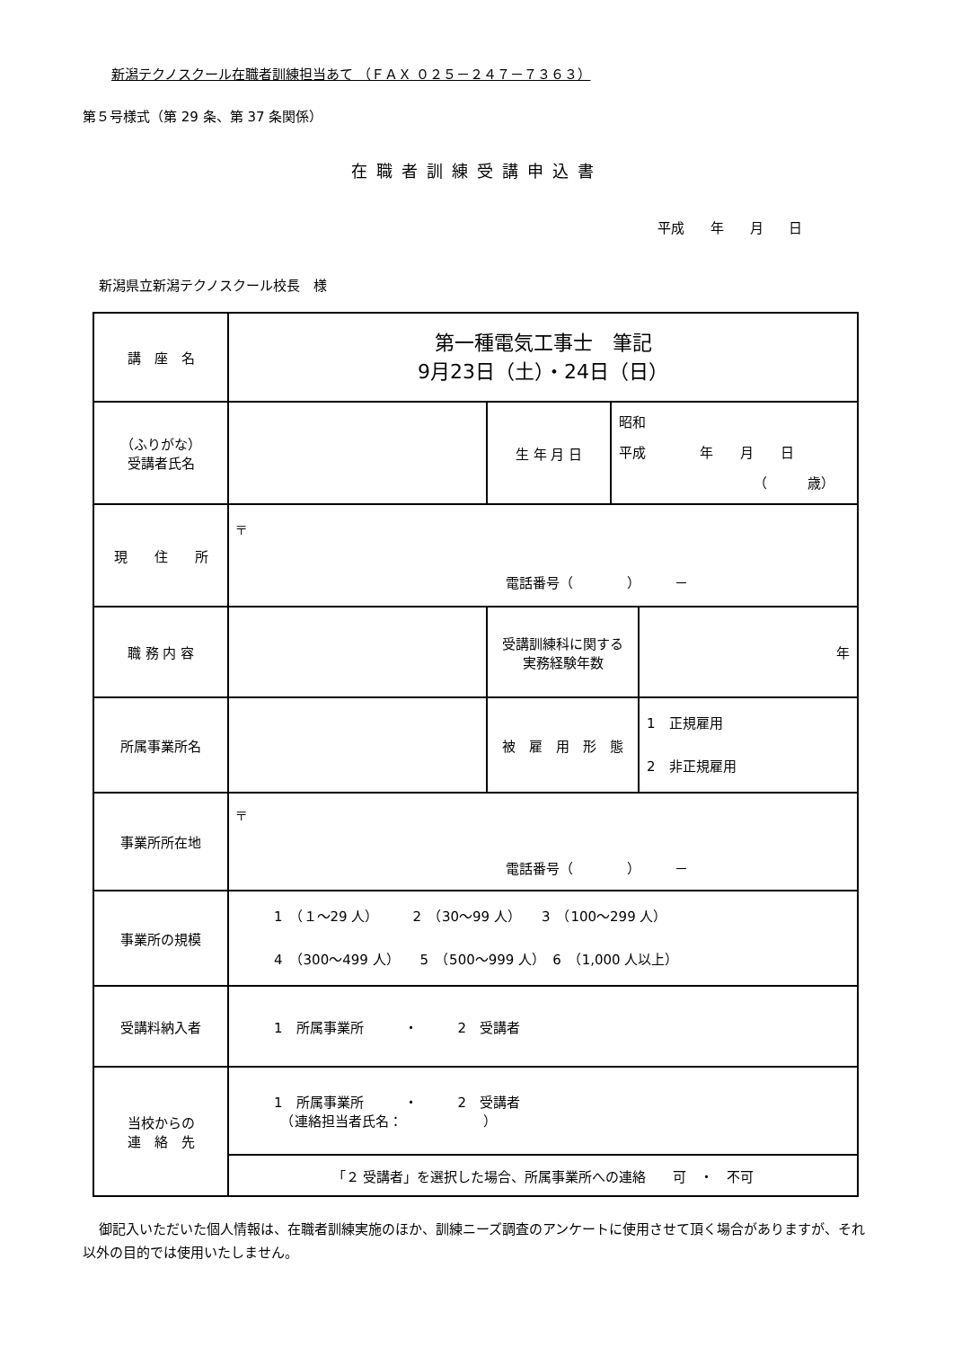新潟テクノスクール在職者訓練担当あて （ＦＡＸ ０２５－２４７－７３６３）
第５号様式（第 29 条、第 37 条関係）
在職者訓練受講申込書
平成 年 月 日
新潟県立新潟テクノスクール校長　様
| 講 座 名 | 第一種電気工事士 筆記 9月23日（土）・24日（日） | | | |
| （ふりがな） 受講者氏名 | | 生 年 月 日 | 昭和 平成 年 月 日 （ 歳） | |
| 現 住 所 | 〒 電話番号（ ） － | | | |
| 職 務 内 容 | | 受講訓練科に関する 実務経験年数 | | 年 |
| 所属事業所名 | | 被 雇 用 形 態 | | 1 正規雇用 2 非正規雇用 |
| 事業所所在地 | 〒 電話番号（ ） － | | | |
| 事業所の規模 | 1 （１～29 人） 2 （30～99 人） 3 （100～299 人） 4 （300～499 人） 5 （500～999 人） 6 （1,000 人以上） | | | |
| 受講料納入者 | 1 所属事業所 ・ 2 受講者 | | | |
| 当校からの 連 絡 先 | 1 所属事業所 ・ 2 受講者 （連絡担当者氏名： ） | | | |
| | 「２ 受講者」を選択した場合、所属事業所への連絡 可 ・ 不可 | | | |
御記入いただいた個人情報は、在職者訓練実施のほか、訓練ニーズ調査のアンケートに使用させて頂く場合がありますが、それ以外の目的では使用いたしません。